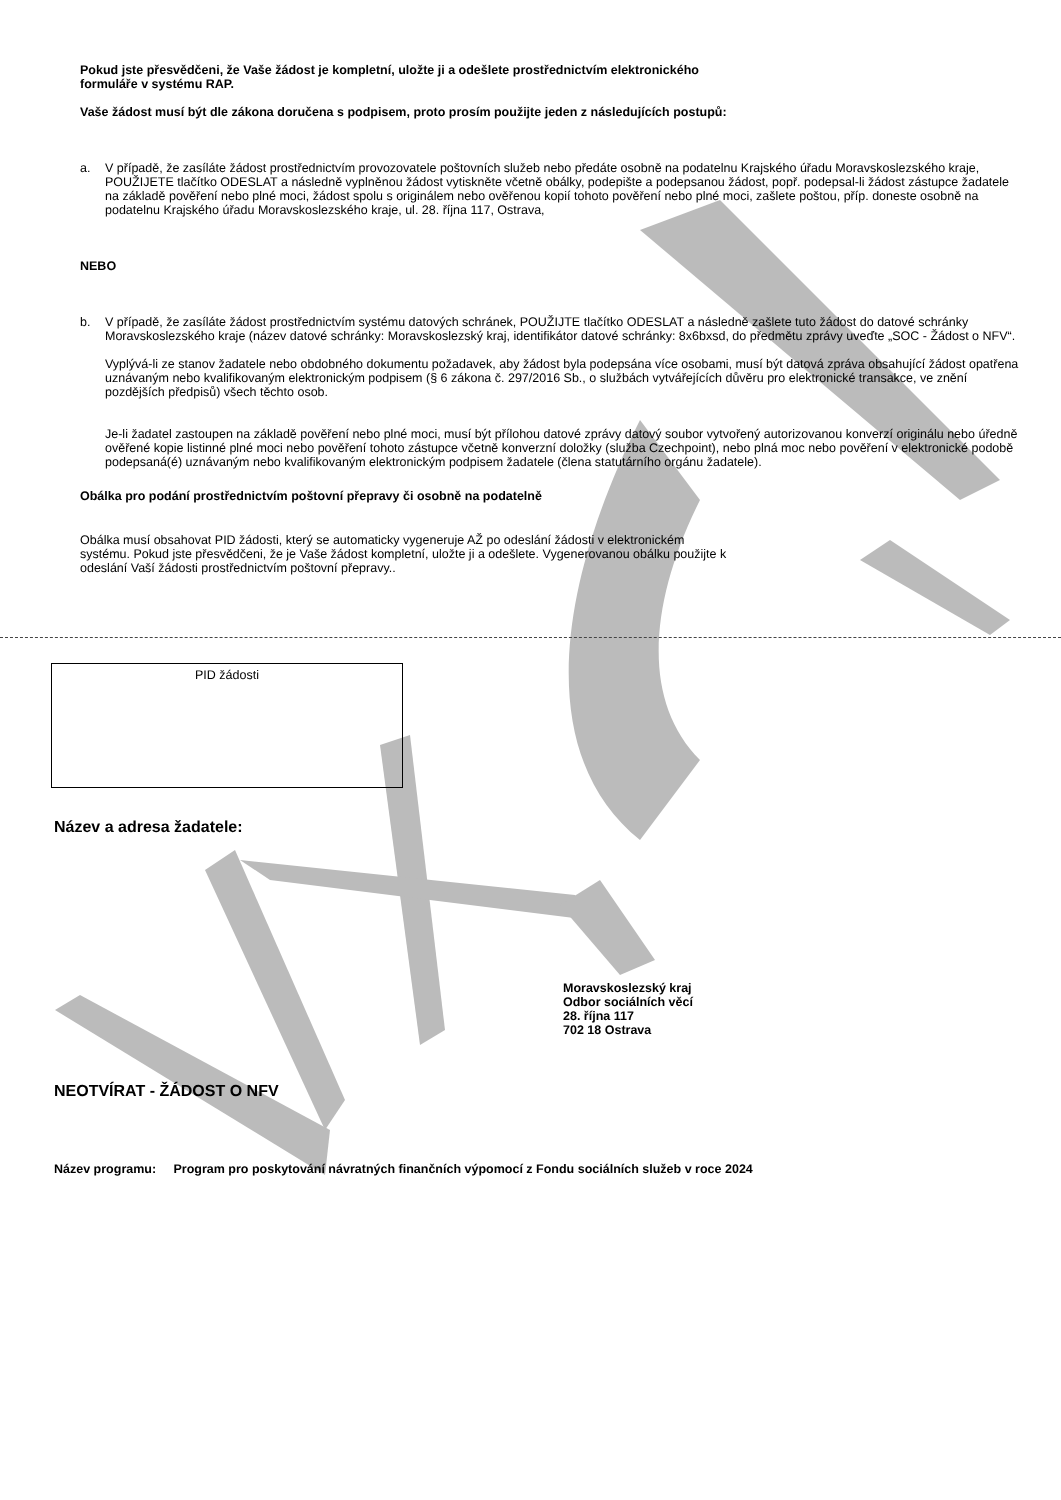Pokud jste přesvědčeni, že Vaše žádost je kompletní, uložte ji a odešlete prostřednictvím elektronického
formuláře v systému RAP.
Vaše žádost musí být dle zákona doručena s podpisem, proto prosím použijte jeden z následujících postupů:
a. V případě, že zasíláte žádost prostřednictvím provozovatele poštovních služeb nebo předáte osobně na podatelnu Krajského úřadu Moravskoslezského kraje, POUŽIJETE tlačítko ODESLAT a následně vyplněnou žádost vytiskněte včetně obálky, podepište a podepsanou žádost, popř. podepsal-li žádost zástupce žadatele na základě pověření nebo plné moci, žádost spolu s originálem nebo ověřenou kopií tohoto pověření nebo plné moci, zašlete poštou, příp. doneste osobně na podatelnu Krajského úřadu Moravskoslezského kraje, ul. 28. října 117, Ostrava,
NEBO
b. V případě, že zasíláte žádost prostřednictvím systému datových schránek, POUŽIJTE tlačítko ODESLAT a následně zašlete tuto žádost do datové schránky Moravskoslezského kraje (název datové schránky: Moravskoslezský kraj, identifikátor datové schránky: 8x6bxsd, do předmětu zprávy uveďte „SOC - Žádost o NFV“.
Vyplývá-li ze stanov žadatele nebo obdobného dokumentu požadavek, aby žádost byla podepsána více osobami, musí být datová zpráva obsahující žádost opatřena uznávaným nebo kvalifikovaným elektronickým podpisem (§ 6 zákona č. 297/2016 Sb., o službách vytvářejících důvěru pro elektronické transakce, ve znění pozdějších předpisů) všech těchto osob.
Je-li žadatel zastoupen na základě pověření nebo plné moci, musí být přílohou datové zprávy datový soubor vytvořený autorizovanou konverzí originálu nebo úředně ověřené kopie listinné plné moci nebo pověření tohoto zástupce včetně konverzní doložky (služba Czechpoint), nebo plná moc nebo pověření v elektronické podobě podepsaná(é) uznávaným nebo kvalifikovaným elektronickým podpisem žadatele (člena statutárního orgánu žadatele).
Obálka pro podání prostřednictvím poštovní přepravy či osobně na podatelně
Obálka musí obsahovat PID žádosti, který se automaticky vygeneruje AŽ po odeslání žádosti v elektronickém
systému. Pokud jste přesvědčeni, že je Vaše žádost kompletní, uložte ji a odešlete. Vygenerovanou obálku použijte k
odeslání Vaší žádosti prostřednictvím poštovní přepravy..
PID žádosti
Název a adresa žadatele:
Moravskoslezský kraj
Odbor sociálních věcí
28. října 117
702 18 Ostrava
NEOTVÍRAT - ŽÁDOST O NFV
Název programu: Program pro poskytování návratných finančních výpomocí z Fondu sociálních služeb v roce 2024